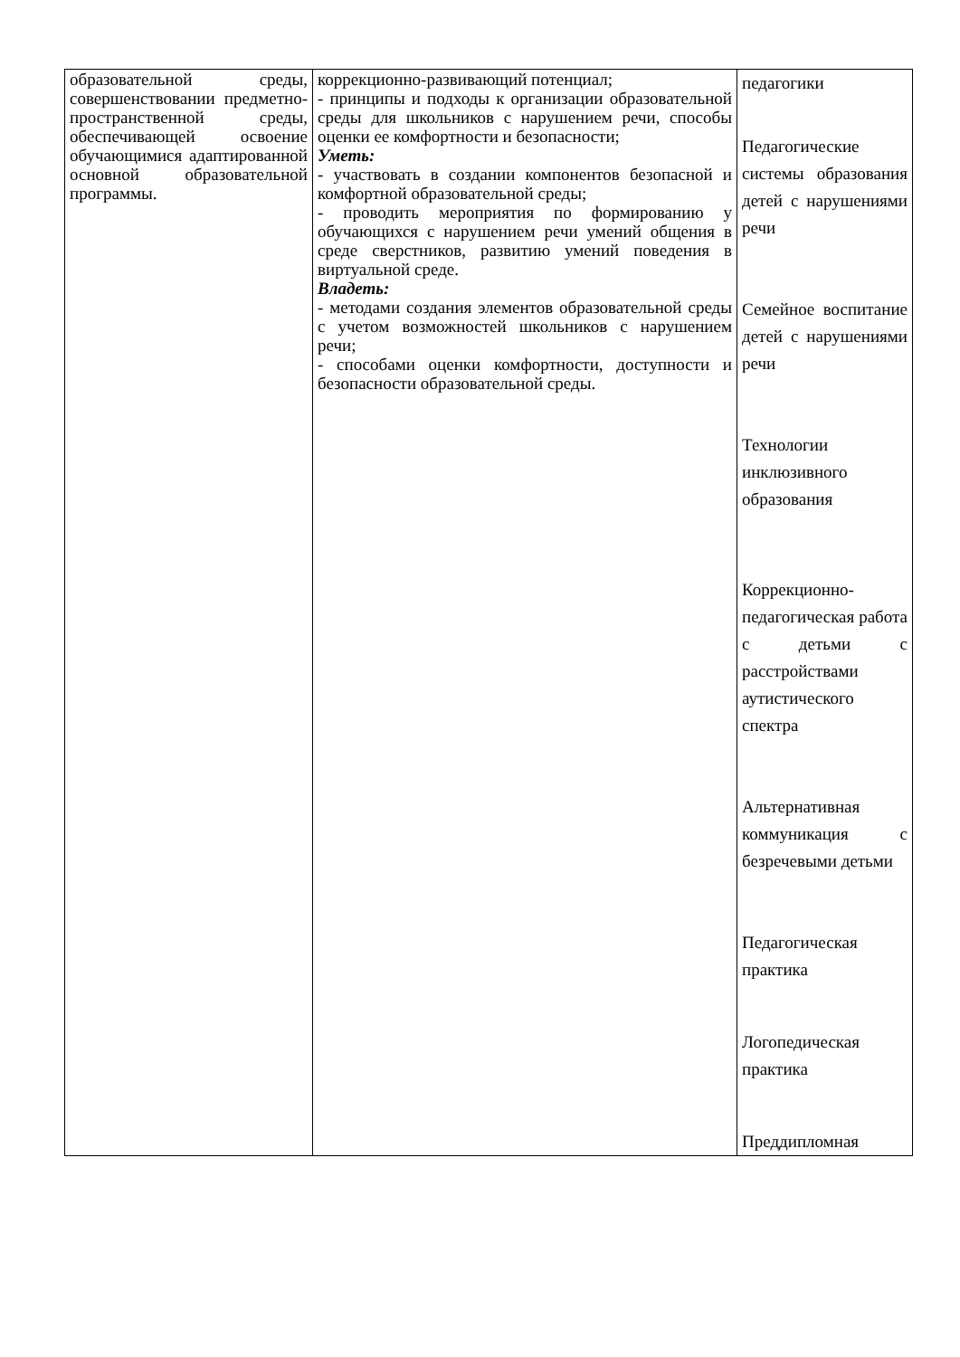| образовательной среды, совершенствовании предметно-пространственной среды, обеспечивающей освоение обучающимися адаптированной основной образовательной программы. | коррекционно-развивающий потенциал; - принципы и подходы к организации образовательной среды для школьников с нарушением речи, способы оценки ее комфортности и безопасности; Уметь: - участвовать в создании компонентов безопасной и комфортной образовательной среды; - проводить мероприятия по формированию у обучающихся с нарушением речи умений общения в среде сверстников, развитию умений поведения в виртуальной среде. Владеть: - методами создания элементов образовательной среды с учетом возможностей школьников с нарушением речи; - способами оценки комфортности, доступности и безопасности образовательной среды. | педагогики Педагогические системы образования детей с нарушениями речи Семейное воспитание детей с нарушениями речи Технологии инклюзивного образования Коррекционно-педагогическая работа с детьми с расстройствами аутистического спектра Альтернативная коммуникация с безречевыми детьми Педагогическая практика Логопедическая практика Преддипломная |